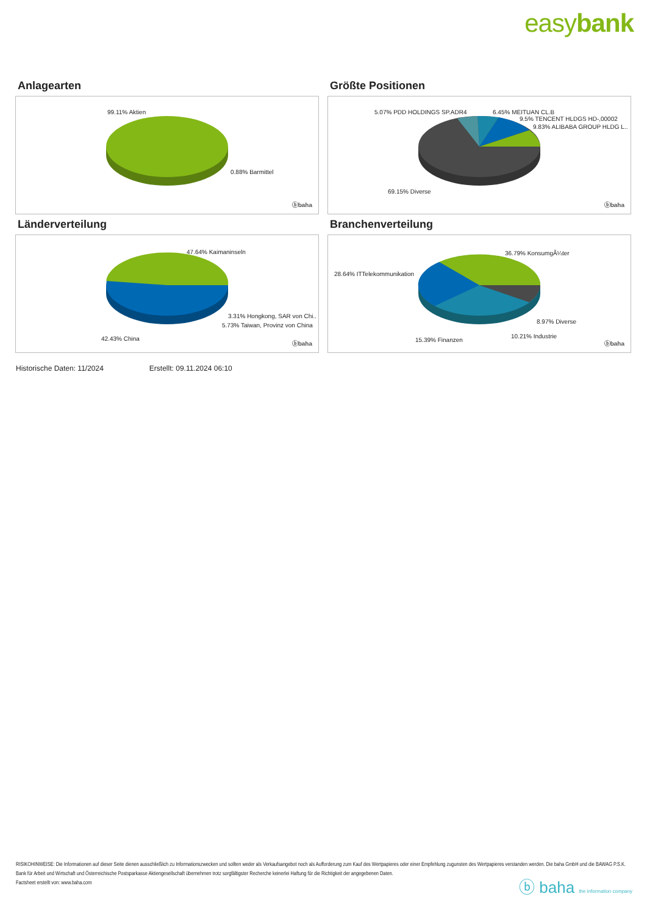easybank
Anlagearten
99.11% Aktien
0.88% Barmittel
ⓑbaha
Größte Positionen
5.07% PDD HOLDINGS SP.ADR4 6.45% MEITUAN CL.B
9.5% TENCENT HLDGS HD-,00002
9.83% ALIBABA GROUP HLDG L..
69.15% Diverse
ⓑbaha
Länderverteilung
47.64% Kaimaninseln
3.31% Hongkong, SAR von Chi..
5.73% Taiwan, Provinz von China
42.43% China
ⓑbaha
Branchenverteilung
36.79% KonsumgÃ¼ter
28.64% ITTelekommunikation
8.97% Diverse
10.21% Industrie
15.39% Finanzen
ⓑbaha
Historische Daten: 11/2024 Erstellt: 09.11.2024 06:10
RISIKOHINWEISE: Die Informationen auf dieser Seite dienen ausschließlich zu Informationszwecken und sollten weder als Verkaufsangebot noch als Aufforderung zum Kauf des Wertpapieres oder einer Empfehlung zugunsten des Wertpapieres verstanden werden. Die baha GmbH und die BAWAG P.S.K. Bank für Arbeit und Wirtschaft und Österreichische Postsparkasse Aktiengesellschaft übernehmen trotz sorgfältigster Recherche keinerlei Haftung für die Richtigkeit der angegebenen Daten.
Factsheet erstellt von: www.baha.com
ⓑ baha the information company